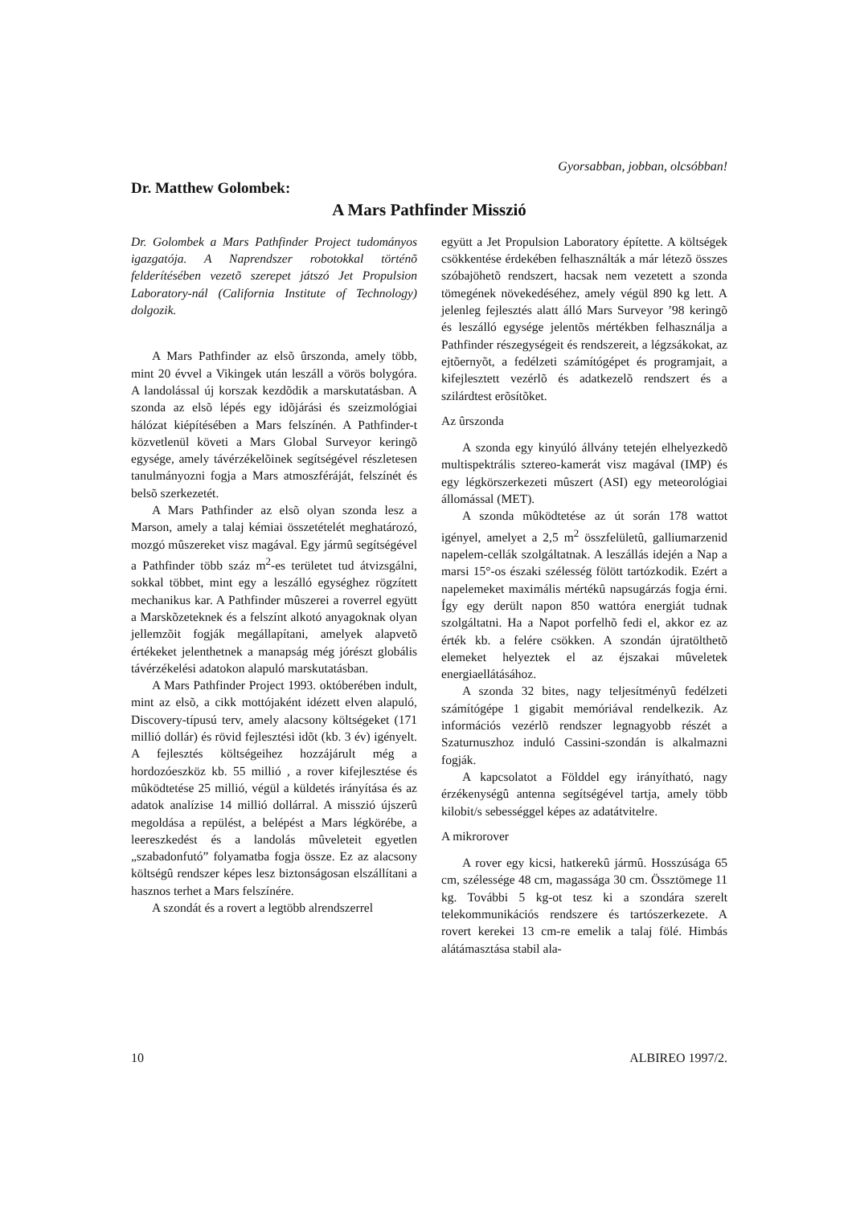Gyorsabban, jobban, olcsóbban!
Dr. Matthew Golombek:
A Mars Pathfinder Misszió
Dr. Golombek a Mars Pathfinder Project tudományos igazgatója. A Naprendszer robotokkal történõ felderítésében vezetõ szerepet játszó Jet Propulsion Laboratory-nál (California Institute of Technology) dolgozik.
A Mars Pathfinder az elsõ ûrszonda, amely több, mint 20 évvel a Vikingek után leszáll a vörös bolygóra. A landolással új korszak kezdõdik a marskutatásban. A szonda az elsõ lépés egy idõjárási és szeizmológiai hálózat kiépítésében a Mars felszínén. A Pathfinder-t közvetlenül követi a Mars Global Surveyor keringõ egysége, amely távérzékelõinek segítségével részletesen tanulmányozni fogja a Mars atmoszféráját, felszínét és belsõ szerkezetét.
A Mars Pathfinder az elsõ olyan szonda lesz a Marson, amely a talaj kémiai összetételét meghatározó, mozgó mûszereket visz magával. Egy jármû segítségével a Pathfinder több száz m<sup>2</sup>-es területet tud átvizsgálni, sokkal többet, mint egy a leszálló egységhez rögzített mechanikus kar. A Pathfinder mûszerei a roverrel együtt a Marskõzeteknek és a felszínt alkotó anyagoknak olyan jellemzõit fogják megállapítani, amelyek alapvetõ értékeket jelenthetnek a manapság még jórészt globális távérzékelési adatokon alapuló marskutatásban.
A Mars Pathfinder Project 1993. októberében indult, mint az elsõ, a cikk mottójaként idézett elven alapuló, Discovery-típusú terv, amely alacsony költségeket (171 millió dollár) és rövid fejlesztési idõt (kb. 3 év) igényelt. A fejlesztés költségeihez hozzájárult még a hordozóeszköz kb. 55 millió , a rover kifejlesztése és mûködtetése 25 millió, végül a küldetés irányítása és az adatok analízise 14 millió dollárral. A misszió újszerû megoldása a repülést, a belépést a Mars légkörébe, a leereszkedést és a landolás mûveleteit egyetlen „szabadonfutó” folyamatba fogja össze. Ez az alacsony költségû rendszer képes lesz biztonságosan elszállítani a hasznos terhet a Mars felszínére.
A szondát és a rovert a legtöbb alrendszerrel
együtt a Jet Propulsion Laboratory építette. A költségek csökkentése érdekében felhasználták a már létezõ összes szóbajöhetõ rendszert, hacsak nem vezetett a szonda tömegének növekedéséhez, amely végül 890 kg lett. A jelenleg fejlesztés alatt álló Mars Surveyor ’98 keringõ és leszálló egysége jelentõs mértékben felhasználja a Pathfinder részegységeit és rendszereit, a légzsákokat, az ejtõernyõt, a fedélzeti számítógépet és programjait, a kifejlesztett vezérlõ és adatkezelõ rendszert és a szilárdtest erõsítõket.
Az ûrszonda
A szonda egy kinyúló állvány tetején elhelyezkedõ multispektrális sztereo-kamerát visz magával (IMP) és egy légkörszerkezeti mûszert (ASI) egy meteorológiai állomással (MET).
A szonda mûködtetése az út során 178 wattot igényel, amelyet a 2,5 m<sup>2</sup> összfelületû, galliumarzenid napelem-cellák szolgáltatnak. A leszállás idején a Nap a marsi 15°-os északi szélesség fölött tartózkodik. Ezért a napelemeket maximális mértékû napsugárzás fogja érni. Így egy derült napon 850 wattóra energiát tudnak szolgáltatni. Ha a Napot porfelhõ fedi el, akkor ez az érték kb. a felére csökken. A szondán újratölthetõ elemeket helyeztek el az éjszakai mûveletek energiaellátásához.
A szonda 32 bites, nagy teljesítményû fedélzeti számítógépe 1 gigabit memóriával rendelkezik. Az információs vezérlõ rendszer legnagyobb részét a Szaturnuszhoz induló Cassini-szondán is alkalmazni fogják.
A kapcsolatot a Földdel egy irányítható, nagy érzékenységû antenna segítségével tartja, amely több kilobit/s sebességgel képes az adatátvitelre.
A mikrorover
A rover egy kicsi, hatkerekû jármû. Hosszúsága 65 cm, szélessége 48 cm, magassága 30 cm. Össztömege 11 kg. További 5 kg-ot tesz ki a szondára szerelt telekommunikációs rendszere és tartószerkezete. A rovert kerekei 13 cm-re emelik a talaj fölé. Himbás alátámasztása stabil ala-
10 ALBIREO 1997/2.